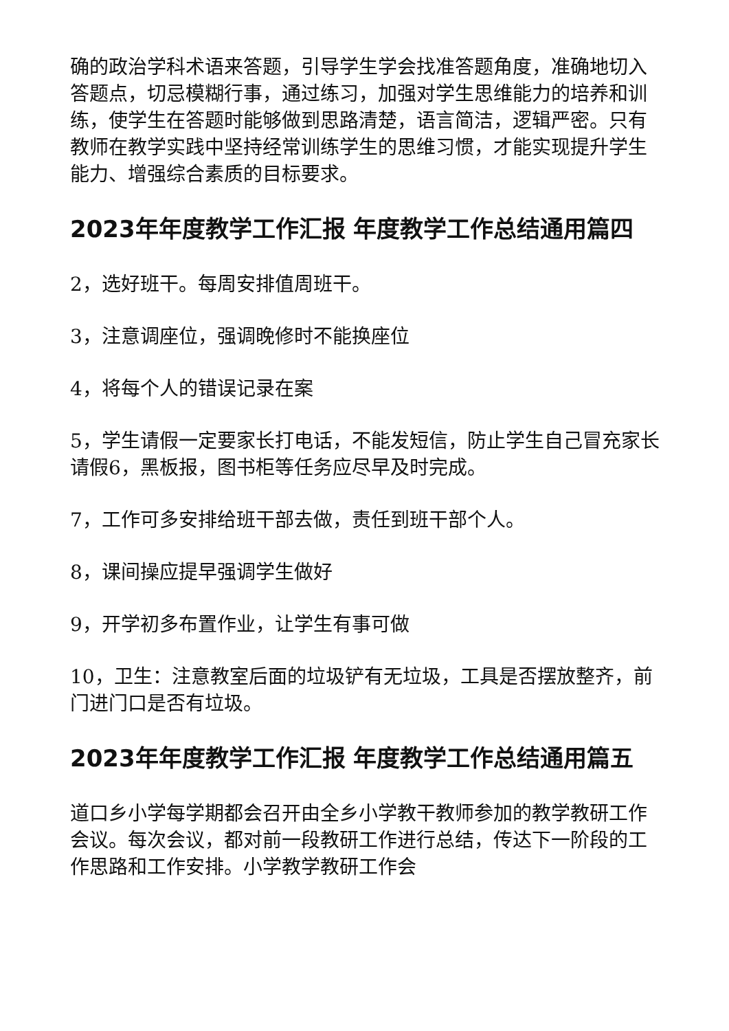确的政治学科术语来答题，引导学生学会找准答题角度，准确地切入答题点，切忌模糊行事，通过练习，加强对学生思维能力的培养和训练，使学生在答题时能够做到思路清楚，语言简洁，逻辑严密。只有教师在教学实践中坚持经常训练学生的思维习惯，才能实现提升学生能力、增强综合素质的目标要求。
2023年年度教学工作汇报 年度教学工作总结通用篇四
2，选好班干。每周安排值周班干。
3，注意调座位，强调晚修时不能换座位
4，将每个人的错误记录在案
5，学生请假一定要家长打电话，不能发短信，防止学生自己冒充家长请假6，黑板报，图书柜等任务应尽早及时完成。
7，工作可多安排给班干部去做，责任到班干部个人。
8，课间操应提早强调学生做好
9，开学初多布置作业，让学生有事可做
10，卫生：注意教室后面的垃圾铲有无垃圾，工具是否摆放整齐，前门进门口是否有垃圾。
2023年年度教学工作汇报 年度教学工作总结通用篇五
道口乡小学每学期都会召开由全乡小学教干教师参加的教学教研工作会议。每次会议，都对前一段教研工作进行总结，传达下一阶段的工作思路和工作安排。小学教学教研工作会